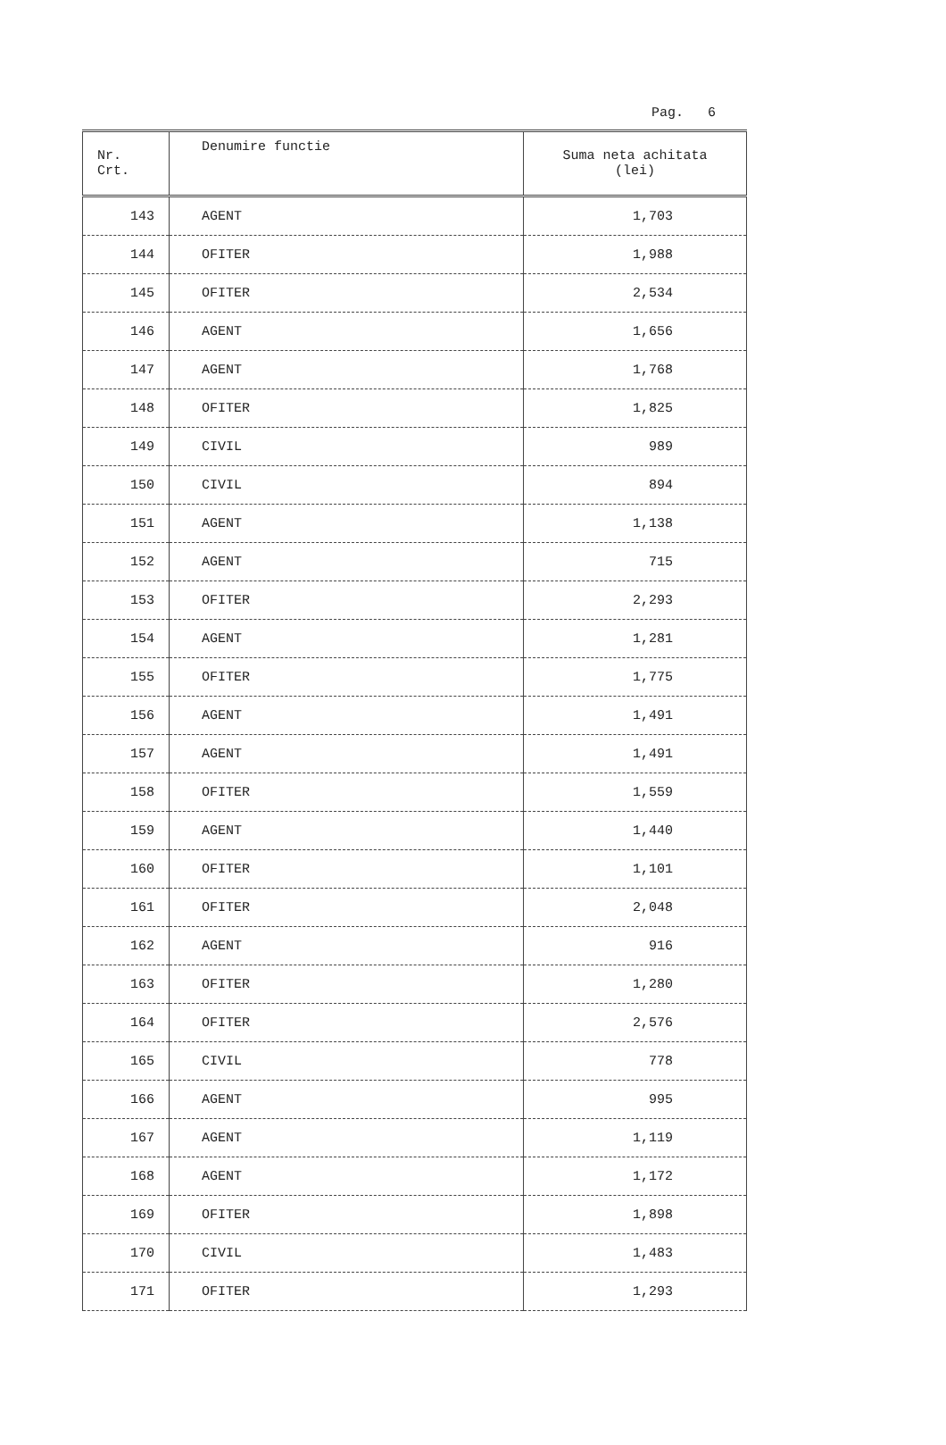Pag. 6
| Nr. Crt. | Denumire functie | Suma neta achitata (lei) |
| --- | --- | --- |
| 143 | AGENT | 1,703 |
| 144 | OFITER | 1,988 |
| 145 | OFITER | 2,534 |
| 146 | AGENT | 1,656 |
| 147 | AGENT | 1,768 |
| 148 | OFITER | 1,825 |
| 149 | CIVIL | 989 |
| 150 | CIVIL | 894 |
| 151 | AGENT | 1,138 |
| 152 | AGENT | 715 |
| 153 | OFITER | 2,293 |
| 154 | AGENT | 1,281 |
| 155 | OFITER | 1,775 |
| 156 | AGENT | 1,491 |
| 157 | AGENT | 1,491 |
| 158 | OFITER | 1,559 |
| 159 | AGENT | 1,440 |
| 160 | OFITER | 1,101 |
| 161 | OFITER | 2,048 |
| 162 | AGENT | 916 |
| 163 | OFITER | 1,280 |
| 164 | OFITER | 2,576 |
| 165 | CIVIL | 778 |
| 166 | AGENT | 995 |
| 167 | AGENT | 1,119 |
| 168 | AGENT | 1,172 |
| 169 | OFITER | 1,898 |
| 170 | CIVIL | 1,483 |
| 171 | OFITER | 1,293 |